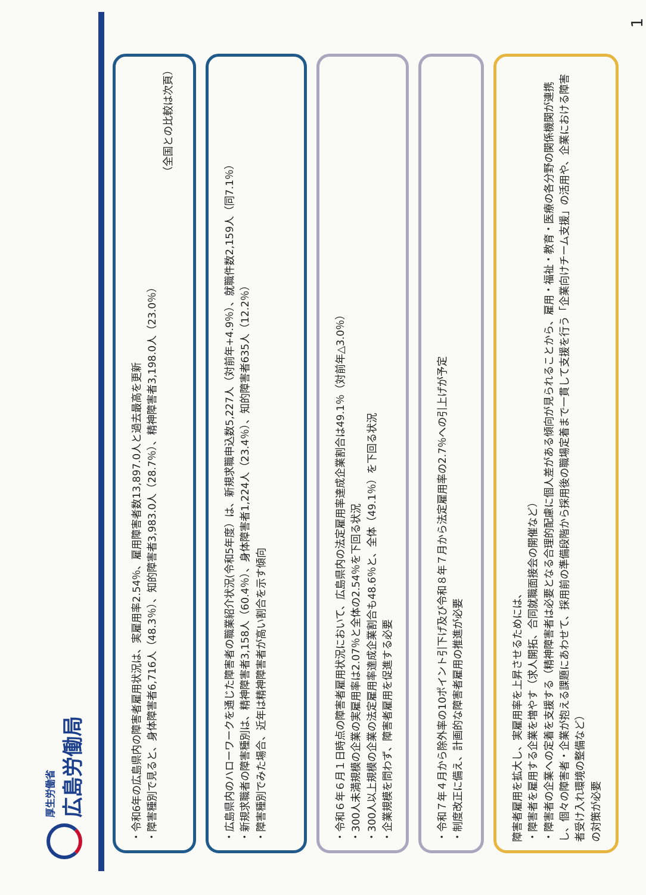厚生労働省
広島労働局
・令和6年の広島県内の障害者雇用状況は、実雇用率2.54％、雇用障害者数13,897.0人と過去最高を更新
・障害種別で見ると、身体障害者6,716人（48.3％）、知的障害者3,983.0人（28.7％）、精神障害者3,198.0人（23.0％）
（全国との比較は次頁）
・広島県内のハローワークを通じた障害者の職業紹介状況(令和5年度）は、新規求職申込数5,227人（対前年+4.9％）、就職件数2,159人（同7.1％）
・新規求職者の障害種別は、精神障害者3,158人（60.4％）、身体障害者1,224人（23.4％）、知的障害者635人（12.2％）
・障害種別でみた場合、近年は精神障害者が高い割合を示す傾向
・令和６年６月１日時点の障害者雇用状況において、広島県内の法定雇用率達成企業割合は49.1％（対前年△3.0％）
・300人未満規模の企業の実雇用率は2.07％と全体の2.54％を下回る状況
・300人以上規模の企業の法定雇用率達成企業割合も48.6％と、全体（49.1％）を下回る状況
・企業規模を問わず、障害者雇用を促進する必要
・令和７年４月から除外率の10ポイント引下げ及び令和８年７月から法定雇用率の2.7％への引上げが予定
・制度改正に備え、計画的な障害者雇用の推進が必要
障害者雇用を拡大し、実雇用率を上昇させるためには、
・障害者を雇用する企業を増やす（求人開拓、合同就職面接会の開催など）
・障害者の企業への定着を支援する（精神障害者は必要となる合理的配慮に個人差がある傾向が見られることから、雇用・福祉・教育・医療の各分野の関係機関が連携し、個々の障害者・企業が抱える課題にあわせて、採用前の準備段階から採用後の職場定着まで一貫して支援を行う「企業向けチーム支援」の活用や、企業における障害者受け入れ環境の整備など）
の対策が必要
1